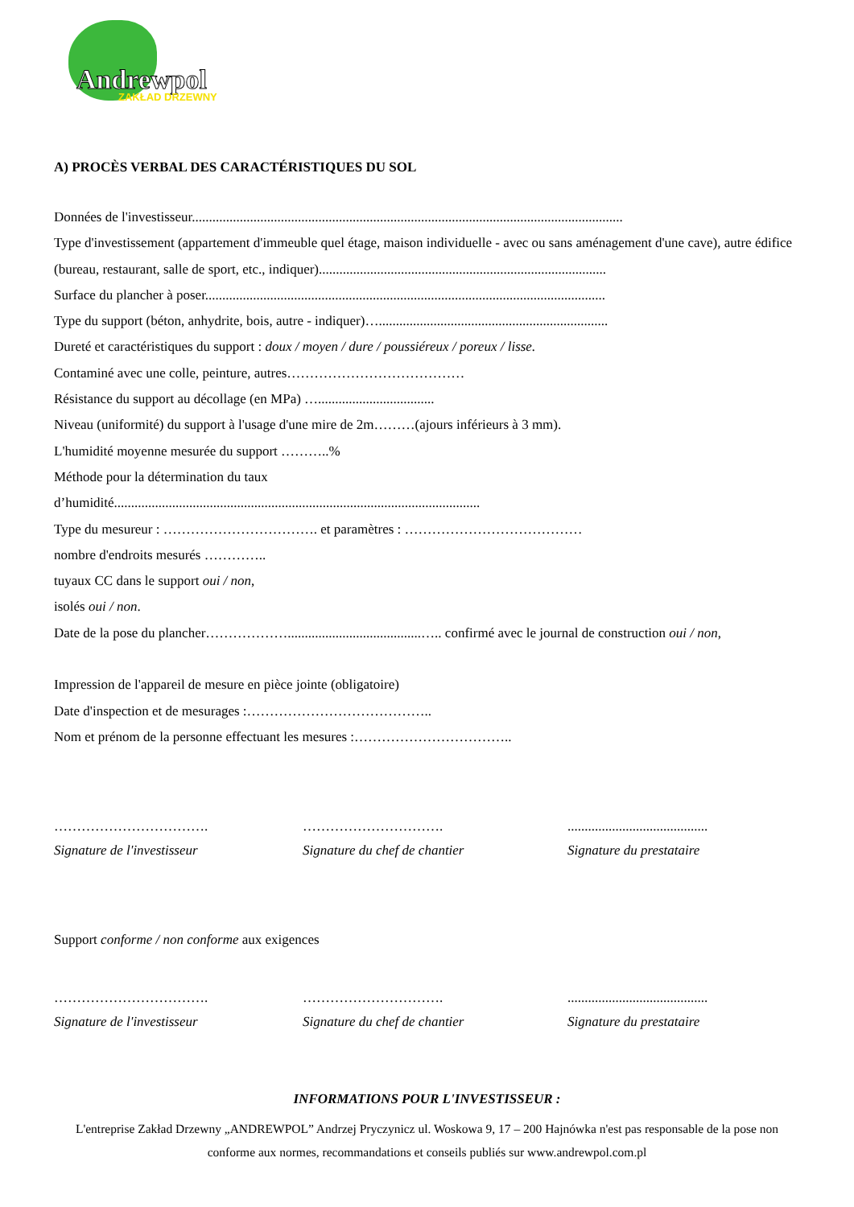Andrewpol
ZAKŁAD DRZEWNY
A) PROCÈS VERBAL DES CARACTÉRISTIQUES DU SOL
Données de l'investisseur..............................................................................................................................
Type d'investissement (appartement d'immeuble quel étage, maison individuelle - avec ou sans aménagement d'une cave), autre édifice (bureau, restaurant, salle de sport, etc., indiquer)....................................................................................
Surface du plancher à poser.....................................................................................................................
Type du support (béton, anhydrite, bois, autre - indiquer)…...................................................................
Dureté et caractéristiques du support : doux / moyen / dure / poussiéreux / poreux / lisse.
Contaminé avec une colle, peinture, autres…………………………………
Résistance du support au décollage (en MPa) …..................................
Niveau (uniformité) du support à l'usage d'une mire de 2m………(ajours inférieurs à 3 mm).
L'humidité moyenne mesurée du support ………..%
Méthode pour la détermination du taux
d’humidité...........................................................................................................
Type du mesureur : ……………………………. et paramètres : …………………………………
nombre d'endroits mesurés …………..
tuyaux CC dans le support oui / non,
isolés oui / non.
Date de la pose du plancher……………….......................................….. confirmé avec le journal de construction oui / non,
Impression de l'appareil de mesure en pièce jointe (obligatoire)
Date d'inspection et de mesurages :…………………………………..
Nom et prénom de la personne effectuant les mesures :……………………………..
…………………………….
Signature de l'investisseur
………………………….
Signature du chef de chantier
.........................................
Signature du prestataire
Support conforme / non conforme aux exigences
…………………………….
Signature de l'investisseur
………………………….
Signature du chef de chantier
.........................................
Signature du prestataire
INFORMATIONS POUR L'INVESTISSEUR :
L'entreprise Zakład Drzewny „ANDREWPOL” Andrzej Pryczynicz ul. Woskowa 9, 17 – 200 Hajnówka n'est pas responsable de la pose non conforme aux normes, recommandations et conseils publiés sur www.andrewpol.com.pl